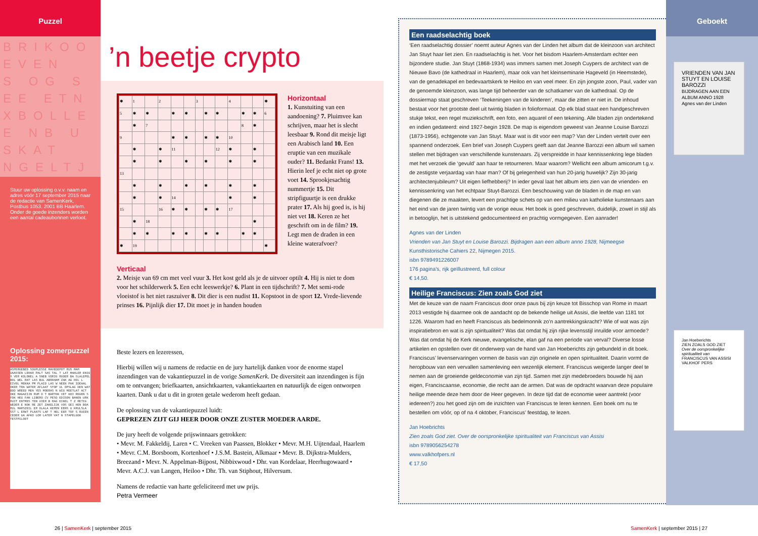Puzzel
BRIKOO
EVEN
S OG S
EE ETN
XBOLLE
E NB U
SKAT
NGELTJ
Stuur uw oplossing o.v.v. naam en adres vóór 17 september 2015 naar de redactie van SamenKerk, Postbus 1053, 2001 BB Haarlem. Onder de goede inzenders worden een aantal cadeaubonnen verloot.
Oplossing zomerpuzzel 2015:
ASPERGEBED SOUPLESSE MAVEDEPOT RUS MAM UAASSEN LEHAR PALT SAS TAL T LAT MAHLER ENIG X VER KOLONEL A SNEB VORIG RUDER BA SLALEPEL BOL WEL RAT LAS BUL ABRAHAM ZAK AG HOL L EIVOL MEKKA PM PLAID LAS W NEEN PAK IDEAAL OKER TRA WATER AFLAAT STOP UL OPSLAG DEN WAT BOD WREED MEN YES MOERAS N WIG MEETLAT ACT OKE MAGAZIJN RUM D T BARTOK VET KOI REGEN S FOK HEG FAN LIBERO CV PESO EDISON BANEN URK RUIT ENTMES TON UIER B RAG EIKEL T Z RETIG WEDER E NOK RE ZET ZAKELIJK VOS GEI HEN BOA MUL MARSZEIL ER OLALA KEPEN EENS U KRULSLA SST L ERWT PLAATS LAF T HEL EER TOF S RUIEN CEDER GA AFKO LOR LATER VAT N STAPELGEK TESTPILOOT
’n beetje crypto
| ✱ | 1 | | 2 | | | 3 | | | 4 | | | ✱ |
| 5 | ✱ | ✱ | | ✱ | ✱ | | ✱ | ✱ | | ✱ | ✱ | 6 |
| | ✱ | 7 | | | | | | | | 8 | ✱ | |
| 9 | | | | ✱ | ✱ | | ✱ | ✱ | 10 | | | |
| | ✱ | | ✱ | 11 | | | | 12 | ✱ | | ✱ | |
| | ✱ | | ✱ | | ✱ | | ✱ | | ✱ | | ✱ | |
| 13 | | | | | | | | | | | | |
| | ✱ | | ✱ | | ✱ | | ✱ | | ✱ | | ✱ | |
| | ✱ | | ✱ | 14 | | | | | ✱ | | ✱ | |
| 15 | | | 16 | ✱ | ✱ | | ✱ | ✱ | 17 | | | |
| | ✱ | 18 | | | | | | | | | ✱ | |
| | ✱ | ✱ | | ✱ | ✱ | | ✱ | ✱ | | ✱ | ✱ | |
| ✱ | 19 | | | | | | | | | | | ✱ |
Horizontaal
1. Kunstuiting van een aandoening? 7. Pluimvee kan schrijven, maar het is slecht leesbaar 9. Rond dit meisje ligt een Arabisch land 10. Een eruptie van een muzikale ouder? 11. Bedankt Frans! 13. Hierin leef je echt niet op grote voet 14. Sprookjesachtig nummertje 15. Dit stripfiguurtje is een drukke prater 17. Als hij goed is, is hij niet vet 18. Keren ze het geschrift om in de film? 19. Legt men de draden in een kleine waterafvoer?
Verticaal
2. Meisje van 69 cm met veel vuur 3. Het kost geld als je de uitvoer optilt 4. Hij is niet te dom voor het schilderwerk 5. Een echt leeswerkje? 6. Plant in een tijdschrift? 7. Met semi-rode vloeistof is het niet raszuiver 8. Dit dier is een nudist 11. Kopstoot in de sport 12. Vrede-lievende prinses 16. Pijnlijk dier 17. Dit moet je in handen houden
Beste lezers en lezeressen,
Hierbij willen wij u namens de redactie en de jury hartelijk danken voor de enorme stapel inzendingen van de vakantiepuzzel in de vorige SamenKerk. De diversiteit aan inzendingen is fijn om te ontvangen; briefkaarten, ansichtkaarten, vakantiekaarten en natuurlijk de eigen ontworpen kaarten. Dank u dat u dit in groten getale wederom heeft gedaan.
De oplossing van de vakantiepuzzel luidt:
GEPREZEN ZIJT GIJ HEER DOOR ONZE ZUSTER MOEDER AARDE.
De jury heeft de volgende prijswinnaars getrokken:
• Mevr. M. Fakkeldij, Laren • C. Vreeken van Paassen, Blokker • Mevr. M.H. Uijtendaal, Haarlem • Mevr. C.M. Borsboom, Kortenhoef • J.S.M. Bastein, Alkmaar • Mevr. B. Dijkstra-Mulders, Breezand • Mevr. N. Appelman-Bijpost, Nibbixwoud • Dhr. van Kordelaar, Heerhugowaard • Mevr. A.C.J. van Langen, Heiloo • Dhr. Th. van Stiphout, Hilversum.
Namens de redactie van harte gefeliciteerd met uw prijs.
Petra Vermeer
Een raadselachtig boek
‘Een raadselachtig dossier’ noemt auteur Agnes van der Linden het album dat de kleinzoon van architect Jan Stuyt haar liet zien. En raadselachtig is het. Voor het bisdom Haarlem-Amsterdam echter een bijzondere studie. Jan Stuyt (1868-1934) was immers samen met Joseph Cuypers de architect van de Nieuwe Bavo (de kathedraal in Haarlem), maar ook van het kleinseminarie Hageveld (in Heemstede), van de genadekapel en bedevaartskerk te Heiloo en van veel meer. En zijn jongste zoon, Paul, vader van de genoemde kleinzoon, was lange tijd beheerder van de schatkamer van de kathedraal. Op de dossiermap staat geschreven ‘Teekeningen van de kinderen’, maar die zitten er niet in. De inhoud bestaat voor het grootste deel uit twintig bladen in folioformaat. Op elk blad staat een handgeschreven stukje tekst, een regel muziekschrift, een foto, een aquarel of een tekening. Alle bladen zijn ondertekend en indien gedateerd: eind 1927-begin 1928. De map is eigendom geweest van Jeanne Louise Barozzi (1873-1956), echtgenote van Jan Stuyt. Maar wat is dit voor een map? Van der Linden vertelt over een spannend onderzoek. Een brief van Joseph Cuypers geeft aan dat Jeanne Barozzi een album wil samen stellen met bijdragen van verschillende kunstenaars. Zij verspreidde in haar kennissenkring lege bladen met het verzoek die ‘gevuld’ aan haar te retourneren. Maar waarom? Wellicht een album amicorum t.g.v. de zestigste verjaardag van haar man? Of bij gelegenheid van hun 20-jarig huwelijk? Zijn 30-jarig architectenjubileum? Uit eigen liefhebberij? In ieder geval laat het album iets zien van de vrienden- en kennissenkring van het echtpaar Stuyt-Barozzi. Een beschouwing van de bladen in de map en van diegenen die ze maakten, levert een prachtige schets op van een milieu van katholieke kunstenaars aan het eind van de jaren twintig van de vorige eeuw. Het boek is goed geschreven, duidelijk, zowel in stijl als in betooglijn, het is uitstekend gedocumenteerd en prachtig vormgegeven. Een aanrader!
Agnes van der Linden
Vrienden van Jan Stuyt en Louise Barozzi. Bijdragen aan een album anno 1928, Nijmeegse Kunsthistorische Cahiers 22, Nijmegen 2015.
isbn 9789491226007
176 pagina’s, rijk geïllustreerd, full colour
€ 14,50.
Heilige Franciscus: Zien zoals God ziet
Met de keuze van de naam Franciscus door onze paus bij zijn keuze tot Bisschop van Rome in maart 2013 vestigde hij daarmee ook de aandacht op de bekende heilige uit Assisi, die leefde van 1181 tot 1226. Waarom had en heeft Franciscus als bedelmonnik zo’n aantrekkingskracht? Wie of wat was zijn inspiratiebron en wat is zijn spiritualiteit? Was dat omdat hij zijn rijke levensstijl inruilde voor armoede? Was dat omdat hij de Kerk nieuwe, evangelische, elan gaf na een periode van verval? Diverse losse artikelen en opstellen over dit onderwerp van de hand van Jan Hoeberichts zijn gebundeld in dit boek. Franciscus’ levenservaringen vormen de basis van zijn originele en open spiritualiteit. Daarin vormt de heropbouw van een vervallen samenleving een wezenlijk element. Franciscus weigerde langer deel te nemen aan de groeiende geldeconomie van zijn tijd. Samen met zijn medebroeders bouwde hij aan eigen, Franciscaanse, economie, die recht aan de armen. Dat was de opdracht waarvan deze populaire heilige meende deze hem door de Heer gegeven. In deze tijd dat de economie weer aantrekt (voor iedereen?) zou het goed zijn om de inzichten van Franciscus te leren kennen. Een boek om nu te bestellen om vóór, op of na 4 oktober, Franciscus’ feestdag, te lezen.
Jan Hoebrichts
Zien zoals God ziet. Over de oorspronkelijke spiritualiteit van Franciscus van Assisi
isbn 9789056254278
www.valkhofpers.nl
€ 17,50
Geboekt
VRIENDEN VAN JAN STUYT EN LOUISE BAROZZI
BIJDRAGEN AAN EEN ALBUM ANNO 1928
Agnes van der Linden
Jan Hoeberichts
ZIEN ZOALS GOD ZIET
Over de oorspronkelijke spiritualiteit van
FRANCISCUS VAN ASSISI
VALKHOF PERS
26 | SamenKerk | september 2015
SamenKerk | september 2015 | 27